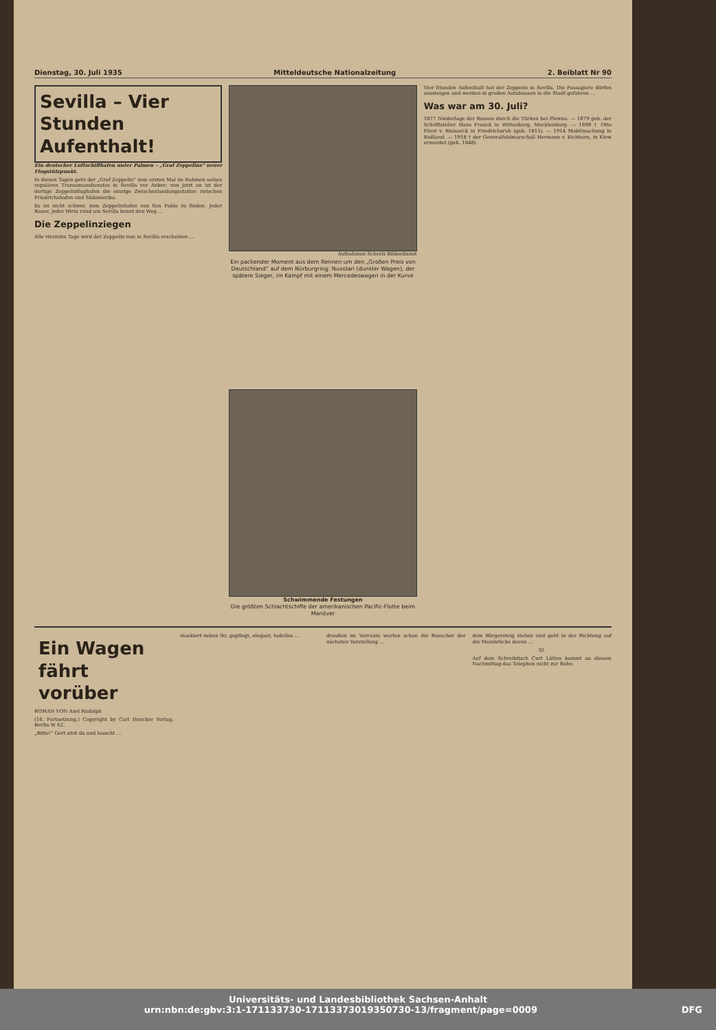Dienstag, 30. Juli 1935 Mitteldeutsche Nationalzeitung 2. Beiblatt Nr 90
Sevilla – Vier Stunden Aufenthalt!
Ein deutscher Luftschiffhafen unter Palmen – „Graf Zeppelins“ neuer Flugstützpunkt.
In diesen Tagen geht der „Graf Zeppelin“ zum ersten Mal im Rahmen seines regulären Transozeandienstes in Sevilla vor Anker; von jetzt an ist der dortige Zeppelinflughafen die einzige Zwischenlandungsstation zwischen Friedrichshafen und Südamerika.
Es ist nicht schwer, zum Zeppelinhafen von San Pablo zu finden. Jeder Bauer, jeder Hirte rund um Sevilla kennt den Weg …
Die Zeppelinziegen
Alle vierzehn Tage wird der Zeppelin nun in Sevilla erscheinen …
Aufnahmen Scherls Bilderdienst
Ein packender Moment aus dem Rennen um den „Großen Preis von Deutschland“ auf dem Nürburgring: Nuvolari (dunkler Wagen), der spätere Sieger, im Kampf mit einem Mercedeswagen in der Kurve
Schwimmende Festungen
Die größten Schlachtschiffe der amerikanischen Pacific-Flotte beim Manöver
Vier Stunden Aufenthalt hat der Zeppelin in Sevilla. Die Passagiere dürfen aussteigen und werden in großen Autobussen in die Stadt gefahren …
Was war am 30. Juli?
1877 Niederlage der Russen durch die Türken bei Plewna. — 1879 geb. der Schriftsteller Hans Franck in Wittenburg, Mecklenburg. — 1898 † Otto Fürst v. Bismarck in Friedrichsruh (geb. 1815). — 1914 Mobilmachung in Rußland. — 1918 † der Generalfeldmarschall Hermann v. Eichhorn, in Kiew ermordet (geb. 1848).
Ein Wagen fährt vorüber
ROMAN VON Axel Rudolph
(16. Fortsetzung.) Copyright by Carl Duncker Verlag, Berlin W 62.
„Bitte!“ Gert sitzt da und lauscht …
maskiert neben ihr, gepflegt, elegant, tadellos …
draußen im Vorraum warten schon die Besucher der nächsten Vorstellung …
dem Bürgersteig stehen und geht in der Richtung auf die Mainbrücke davon …
XI.
Auf dem Schreibtisch Curt Lüttes kommt an diesem Nachmittag das Telephon nicht zur Ruhe.
Universitäts- und Landesbibliothek Sachsen-Anhalt
urn:nbn:de:gbv:3:1-171133730-17113373019350730-13/fragment/page=0009 DFG